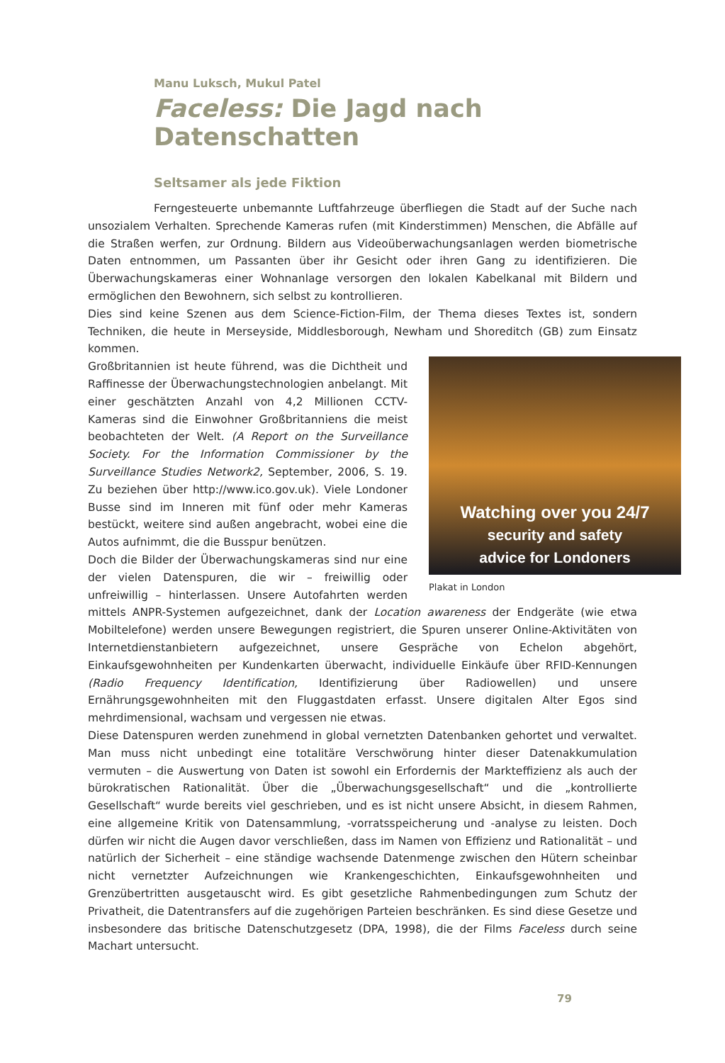Manu Luksch, Mukul Patel
Faceless: Die Jagd nach Datenschatten
Seltsamer als jede Fiktion
Ferngesteuerte unbemannte Luftfahrzeuge überfliegen die Stadt auf der Suche nach unsozialem Verhalten. Sprechende Kameras rufen (mit Kinderstimmen) Menschen, die Abfälle auf die Straßen werfen, zur Ordnung. Bildern aus Videoüberwachungsanlagen werden biometrische Daten entnommen, um Passanten über ihr Gesicht oder ihren Gang zu identifizieren. Die Überwachungskameras einer Wohnanlage versorgen den lokalen Kabelkanal mit Bildern und ermöglichen den Bewohnern, sich selbst zu kontrollieren.
Dies sind keine Szenen aus dem Science-Fiction-Film, der Thema dieses Textes ist, sondern Techniken, die heute in Merseyside, Middlesborough, Newham und Shoreditch (GB) zum Einsatz kommen.
Watching over you 24/7
security and safety
advice for Londoners
Plakat in London
Großbritannien ist heute führend, was die Dichtheit und Raffinesse der Überwachungstechnologien anbelangt. Mit einer geschätzten Anzahl von 4,2 Millionen CCTV-Kameras sind die Einwohner Großbritanniens die meist beobachteten der Welt. (A Report on the Surveillance Society. For the Information Commissioner by the Surveillance Studies Network2, September, 2006, S. 19. Zu beziehen über http://www.ico.gov.uk). Viele Londoner Busse sind im Inneren mit fünf oder mehr Kameras bestückt, weitere sind außen angebracht, wobei eine die Autos aufnimmt, die die Busspur benützen.
Doch die Bilder der Überwachungskameras sind nur eine der vielen Datenspuren, die wir – freiwillig oder unfreiwillig – hinterlassen. Unsere Autofahrten werden mittels ANPR-Systemen aufgezeichnet, dank der Location awareness der Endgeräte (wie etwa Mobiltelefone) werden unsere Bewegungen registriert, die Spuren unserer Online-Aktivitäten von Internetdienstanbietern aufgezeichnet, unsere Gespräche von Echelon abgehört, Einkaufsgewohnheiten per Kundenkarten überwacht, individuelle Einkäufe über RFID-Kennungen (Radio Frequency Identification, Identifizierung über Radiowellen) und unsere Ernährungsgewohnheiten mit den Fluggastdaten erfasst. Unsere digitalen Alter Egos sind mehrdimensional, wachsam und vergessen nie etwas.
Diese Datenspuren werden zunehmend in global vernetzten Datenbanken gehortet und verwaltet. Man muss nicht unbedingt eine totalitäre Verschwörung hinter dieser Datenakkumulation vermuten – die Auswertung von Daten ist sowohl ein Erfordernis der Markteffizienz als auch der bürokratischen Rationalität. Über die „Überwachungsgesellschaft“ und die „kontrollierte Gesellschaft“ wurde bereits viel geschrieben, und es ist nicht unsere Absicht, in diesem Rahmen, eine allgemeine Kritik von Datensammlung, -vorratsspeicherung und -analyse zu leisten. Doch dürfen wir nicht die Augen davor verschließen, dass im Namen von Effizienz und Rationalität – und natürlich der Sicherheit – eine ständige wachsende Datenmenge zwischen den Hütern scheinbar nicht vernetzter Aufzeichnungen wie Krankengeschichten, Einkaufsgewohnheiten und Grenzübertritten ausgetauscht wird. Es gibt gesetzliche Rahmenbedingungen zum Schutz der Privatheit, die Datentransfers auf die zugehörigen Parteien beschränken. Es sind diese Gesetze und insbesondere das britische Datenschutzgesetz (DPA, 1998), die der Films Faceless durch seine Machart untersucht.
79